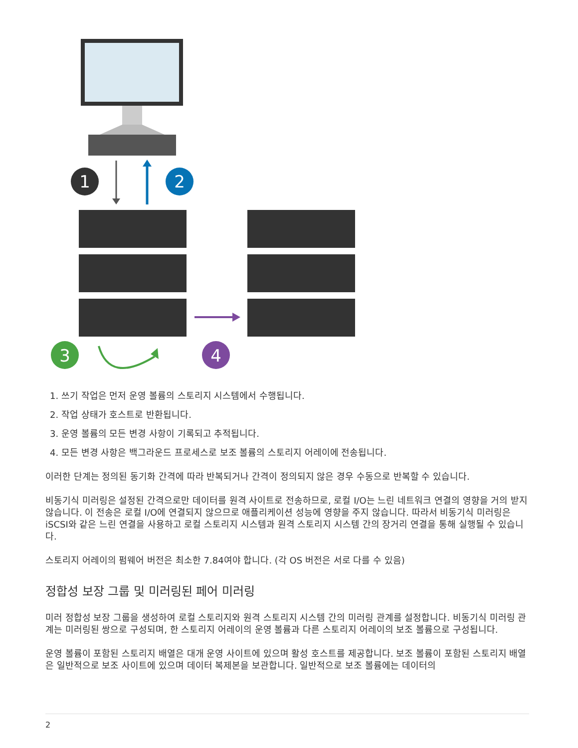1
2
3
4
1. 쓰기 작업은 먼저 운영 볼륨의 스토리지 시스템에서 수행됩니다.
2. 작업 상태가 호스트로 반환됩니다.
3. 운영 볼륨의 모든 변경 사항이 기록되고 추적됩니다.
4. 모든 변경 사항은 백그라운드 프로세스로 보조 볼륨의 스토리지 어레이에 전송됩니다.
이러한 단계는 정의된 동기화 간격에 따라 반복되거나 간격이 정의되지 않은 경우 수동으로 반복할 수 있습니다.
비동기식 미러링은 설정된 간격으로만 데이터를 원격 사이트로 전송하므로, 로컬 I/O는 느린 네트워크 연결의 영향을 거의 받지 않습니다. 이 전송은 로컬 I/O에 연결되지 않으므로 애플리케이션 성능에 영향을 주지 않습니다. 따라서 비동기식 미러링은 iSCSI와 같은 느린 연결을 사용하고 로컬 스토리지 시스템과 원격 스토리지 시스템 간의 장거리 연결을 통해 실행될 수 있습니다.
스토리지 어레이의 펌웨어 버전은 최소한 7.84여야 합니다. (각 OS 버전은 서로 다를 수 있음)
정합성 보장 그룹 및 미러링된 페어 미러링
미러 정합성 보장 그룹을 생성하여 로컬 스토리지와 원격 스토리지 시스템 간의 미러링 관계를 설정합니다. 비동기식 미러링 관계는 미러링된 쌍으로 구성되며, 한 스토리지 어레이의 운영 볼륨과 다른 스토리지 어레이의 보조 볼륨으로 구성됩니다.
운영 볼륨이 포함된 스토리지 배열은 대개 운영 사이트에 있으며 활성 호스트를 제공합니다. 보조 볼륨이 포함된 스토리지 배열은 일반적으로 보조 사이트에 있으며 데이터 복제본을 보관합니다. 일반적으로 보조 볼륨에는 데이터의
2